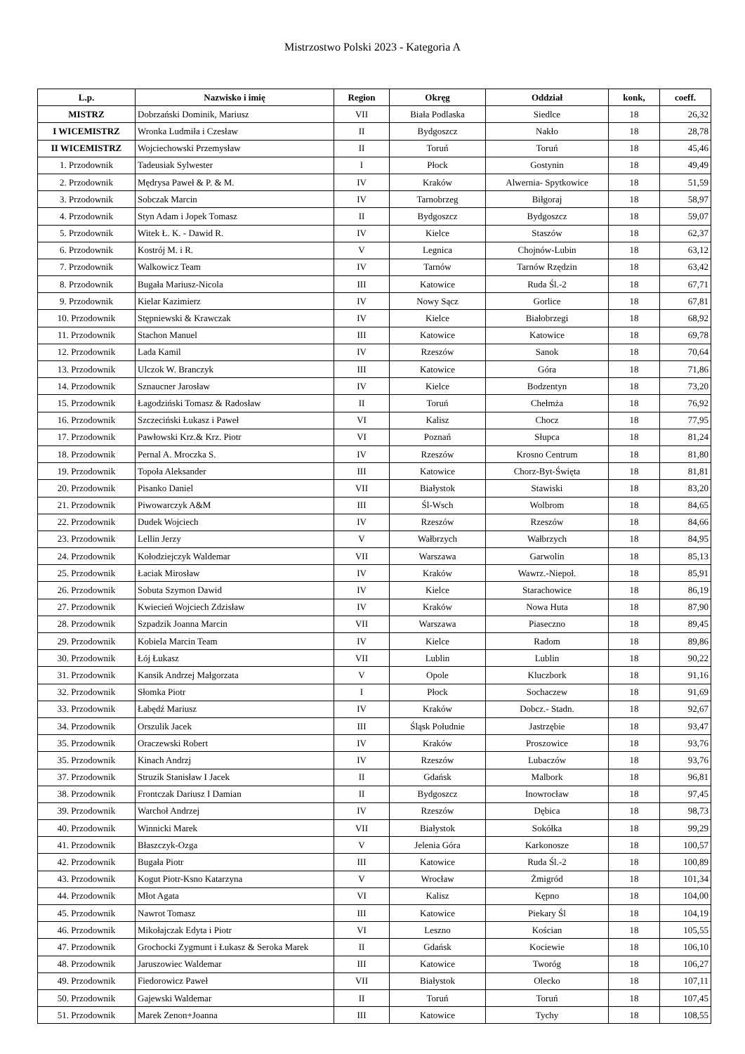Mistrzostwo Polski 2023 - Kategoria A
| L.p. | Nazwisko i imię | Region | Okręg | Oddział | konk, | coeff. |
| --- | --- | --- | --- | --- | --- | --- |
| MISTRZ | Dobrzański Dominik, Mariusz | VII | Biała Podlaska | Siedlce | 18 | 26,32 |
| I WICEMISTRZ | Wronka Ludmiła i Czesław | II | Bydgoszcz | Nakło | 18 | 28,78 |
| II WICEMISTRZ | Wojciechowski Przemysław | II | Toruń | Toruń | 18 | 45,46 |
| 1. Przodownik | Tadeusiak Sylwester | I | Płock | Gostynin | 18 | 49,49 |
| 2. Przodownik | Mędrysa Paweł & P. & M. | IV | Kraków | Alwernia- Spytkowice | 18 | 51,59 |
| 3. Przodownik | Sobczak Marcin | IV | Tarnobrzeg | Biłgoraj | 18 | 58,97 |
| 4. Przodownik | Styn Adam i Jopek Tomasz | II | Bydgoszcz | Bydgoszcz | 18 | 59,07 |
| 5. Przodownik | Witek Ł. K. - Dawid R. | IV | Kielce | Staszów | 18 | 62,37 |
| 6. Przodownik | Kostrój M. i R. | V | Legnica | Chojnów-Lubin | 18 | 63,12 |
| 7. Przodownik | Walkowicz Team | IV | Tarnów | Tarnów Rzędzin | 18 | 63,42 |
| 8. Przodownik | Bugała Mariusz-Nicola | III | Katowice | Ruda Śl.-2 | 18 | 67,71 |
| 9. Przodownik | Kielar Kazimierz | IV | Nowy Sącz | Gorlice | 18 | 67,81 |
| 10. Przodownik | Stępniewski & Krawczak | IV | Kielce | Białobrzegi | 18 | 68,92 |
| 11. Przodownik | Stachon Manuel | III | Katowice | Katowice | 18 | 69,78 |
| 12. Przodownik | Lada Kamil | IV | Rzeszów | Sanok | 18 | 70,64 |
| 13. Przodownik | Ulczok W. Branczyk | III | Katowice | Góra | 18 | 71,86 |
| 14. Przodownik | Sznaucner Jarosław | IV | Kielce | Bodzentyn | 18 | 73,20 |
| 15. Przodownik | Łagodziński Tomasz & Radosław | II | Toruń | Chełmża | 18 | 76,92 |
| 16. Przodownik | Szczeciński Łukasz i Paweł | VI | Kalisz | Chocz | 18 | 77,95 |
| 17. Przodownik | Pawłowski Krz.& Krz. Piotr | VI | Poznań | Słupca | 18 | 81,24 |
| 18. Przodownik | Pernal A. Mroczka S. | IV | Rzeszów | Krosno Centrum | 18 | 81,80 |
| 19. Przodownik | Topoła Aleksander | III | Katowice | Chorz-Byt-Święta | 18 | 81,81 |
| 20. Przodownik | Pisanko Daniel | VII | Białystok | Stawiski | 18 | 83,20 |
| 21. Przodownik | Piwowarczyk A&M | III | Śl-Wsch | Wolbrom | 18 | 84,65 |
| 22. Przodownik | Dudek Wojciech | IV | Rzeszów | Rzeszów | 18 | 84,66 |
| 23. Przodownik | Lellin Jerzy | V | Wałbrzych | Wałbrzych | 18 | 84,95 |
| 24. Przodownik | Kołodziejczyk Waldemar | VII | Warszawa | Garwolin | 18 | 85,13 |
| 25. Przodownik | Łaciak Mirosław | IV | Kraków | Wawrz.-Niepoł. | 18 | 85,91 |
| 26. Przodownik | Sobuta Szymon Dawid | IV | Kielce | Starachowice | 18 | 86,19 |
| 27. Przodownik | Kwiecień Wojciech Zdzisław | IV | Kraków | Nowa Huta | 18 | 87,90 |
| 28. Przodownik | Szpadzik Joanna Marcin | VII | Warszawa | Piaseczno | 18 | 89,45 |
| 29. Przodownik | Kobiela Marcin Team | IV | Kielce | Radom | 18 | 89,86 |
| 30. Przodownik | Łój Łukasz | VII | Lublin | Lublin | 18 | 90,22 |
| 31. Przodownik | Kansik Andrzej Małgorzata | V | Opole | Kluczbork | 18 | 91,16 |
| 32. Przodownik | Słomka Piotr | I | Płock | Sochaczew | 18 | 91,69 |
| 33. Przodownik | Łabędź Mariusz | IV | Kraków | Dobcz.- Stadn. | 18 | 92,67 |
| 34. Przodownik | Orszulik Jacek | III | Śląsk Południe | Jastrzębie | 18 | 93,47 |
| 35. Przodownik | Oraczewski Robert | IV | Kraków | Proszowice | 18 | 93,76 |
| 35. Przodownik | Kinach Andrzj | IV | Rzeszów | Lubaczów | 18 | 93,76 |
| 37. Przodownik | Struzik Stanisław I Jacek | II | Gdańsk | Malbork | 18 | 96,81 |
| 38. Przodownik | Frontczak Dariusz I Damian | II | Bydgoszcz | Inowrocław | 18 | 97,45 |
| 39. Przodownik | Warchoł Andrzej | IV | Rzeszów | Dębica | 18 | 98,73 |
| 40. Przodownik | Winnicki Marek | VII | Białystok | Sokółka | 18 | 99,29 |
| 41. Przodownik | Błaszczyk-Ozga | V | Jelenia Góra | Karkonosze | 18 | 100,57 |
| 42. Przodownik | Bugała Piotr | III | Katowice | Ruda Śl.-2 | 18 | 100,89 |
| 43. Przodownik | Kogut Piotr-Ksno Katarzyna | V | Wrocław | Żmigród | 18 | 101,34 |
| 44. Przodownik | Młot Agata | VI | Kalisz | Kępno | 18 | 104,00 |
| 45. Przodownik | Nawrot Tomasz | III | Katowice | Piekary Śl | 18 | 104,19 |
| 46. Przodownik | Mikołajczak Edyta i Piotr | VI | Leszno | Kościan | 18 | 105,55 |
| 47. Przodownik | Grochocki Zygmunt i Łukasz & Seroka Marek | II | Gdańsk | Kociewie | 18 | 106,10 |
| 48. Przodownik | Jaruszowiec Waldemar | III | Katowice | Tworóg | 18 | 106,27 |
| 49. Przodownik | Fiedorowicz Paweł | VII | Białystok | Olecko | 18 | 107,11 |
| 50. Przodownik | Gajewski Waldemar | II | Toruń | Toruń | 18 | 107,45 |
| 51. Przodownik | Marek Zenon+Joanna | III | Katowice | Tychy | 18 | 108,55 |